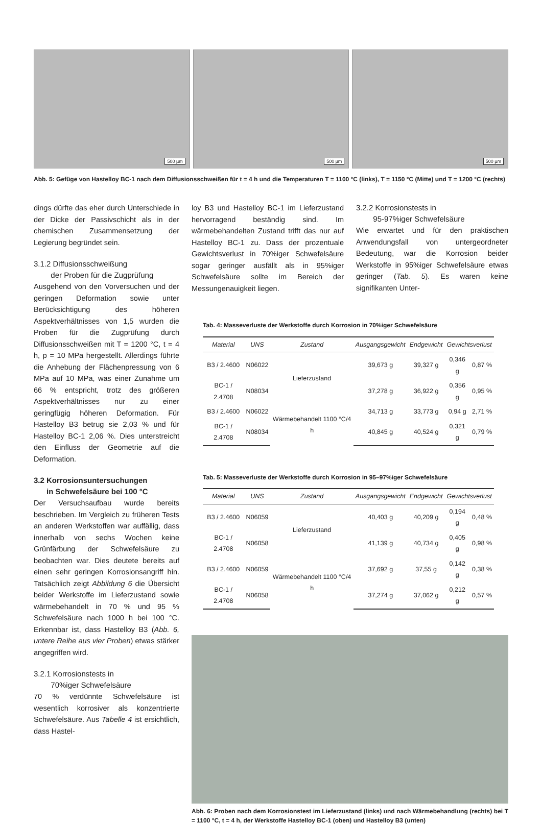500 µm
500 µm
500 µm
Abb. 5: Gefüge von Hastelloy BC-1 nach dem Diffusionsschweißen für t = 4 h und die Temperaturen T = 1100 °C (links), T = 1150 °C (Mitte) und T = 1200 °C (rechts)
dings dürfte das eher durch Unterschiede in der Dicke der Passivschicht als in der chemischen Zusammensetzung der Legierung begründet sein.
3.1.2 Diffusionsschweißung
der Proben für die Zugprüfung
Ausgehend von den Vorversuchen und der geringen Deformation sowie unter Berücksichtigung des höheren Aspektverhältnisses von 1,5 wurden die Proben für die Zugprüfung durch Diffusionsschweißen mit T = 1200 °C, t = 4 h, p = 10 MPa hergestellt. Allerdings führte die Anhebung der Flächenpressung von 6 MPa auf 10 MPa, was einer Zunahme um 66 % entspricht, trotz des größeren Aspektverhältnisses nur zu einer geringfügig höheren Deformation. Für Hastelloy B3 betrug sie 2,03 % und für Hastelloy BC-1 2,06 %. Dies unterstreicht den Einfluss der Geometrie auf die Deformation.
3.2 Korrosionsuntersuchungen
in Schwefelsäure bei 100 °C
Der Versuchsaufbau wurde bereits beschrieben. Im Vergleich zu früheren Tests an anderen Werkstoffen war auffällig, dass innerhalb von sechs Wochen keine Grünfärbung der Schwefelsäure zu beobachten war. Dies deutete bereits auf einen sehr geringen Korrosionsangriff hin. Tatsächlich zeigt Abbildung 6 die Übersicht beider Werkstoffe im Lieferzustand sowie wärmebehandelt in 70 % und 95 % Schwefelsäure nach 1000 h bei 100 °C. Erkennbar ist, dass Hastelloy B3 (Abb. 6, untere Reihe aus vier Proben) etwas stärker angegriffen wird.
3.2.1 Korrosionstests in
70%iger Schwefelsäure
70 % verdünnte Schwefelsäure ist wesentlich korrosiver als konzentrierte Schwefelsäure. Aus Tabelle 4 ist ersichtlich, dass Hastel-
loy B3 und Hastelloy BC-1 im Lieferzustand hervorragend beständig sind. Im wärmebehandelten Zustand trifft das nur auf Hastelloy BC-1 zu. Dass der prozentuale Gewichtsverlust in 70%iger Schwefelsäure sogar geringer ausfällt als in 95%iger Schwefelsäure sollte im Bereich der Messungenauigkeit liegen.
3.2.2 Korrosionstests in
95-97%iger Schwefelsäure
Wie erwartet und für den praktischen Anwendungsfall von untergeordneter Bedeutung, war die Korrosion beider Werkstoffe in 95%iger Schwefelsäure etwas geringer (Tab. 5). Es waren keine signifikanten Unter-
Tab. 4: Masseverluste der Werkstoffe durch Korrosion in 70%iger Schwefelsäure
| Material | UNS | Zustand | Ausgangsgewicht | Endgewicht | Gewichtsverlust | |
| --- | --- | --- | --- | --- | --- | --- |
| B3 / 2.4600 | N06022 | Lieferzustand | 39,673 g | 39,327 g | 0,346 g | 0,87 % |
| BC-1 / 2.4708 | N08034 | | 37,278 g | 36,922 g | 0,356 g | 0,95 % |
| B3 / 2.4600 | N06022 | Wärmebehandelt 1100 °C/4 h | 34,713 g | 33,773 g | 0,94 g | 2,71 % |
| BC-1 / 2.4708 | N08034 | | 40,845 g | 40,524 g | 0,321 g | 0,79 % |
Tab. 5: Masseverluste der Werkstoffe durch Korrosion in 95–97%iger Schwefelsäure
| Material | UNS | Zustand | Ausgangsgewicht | Endgewicht | Gewichtsverlust | |
| --- | --- | --- | --- | --- | --- | --- |
| B3 / 2.4600 | N06059 | Lieferzustand | 40,403 g | 40,209 g | 0,194 g | 0,48 % |
| BC-1 / 2.4708 | N06058 | | 41,139 g | 40,734 g | 0,405 g | 0,98 % |
| B3 / 2.4600 | N06059 | Wärmebehandelt 1100 °C/4 h | 37,692 g | 37,55 g | 0,142 g | 0,38 % |
| BC-1 / 2.4708 | N06058 | | 37,274 g | 37,062 g | 0,212 g | 0,57 % |
Abb. 6: Proben nach dem Korrosionstest im Lieferzustand (links) und nach Wärmebehandlung (rechts) bei T = 1100 °C, t = 4 h, der Werkstoffe Hastelloy BC-1 (oben) und Hastelloy B3 (unten)